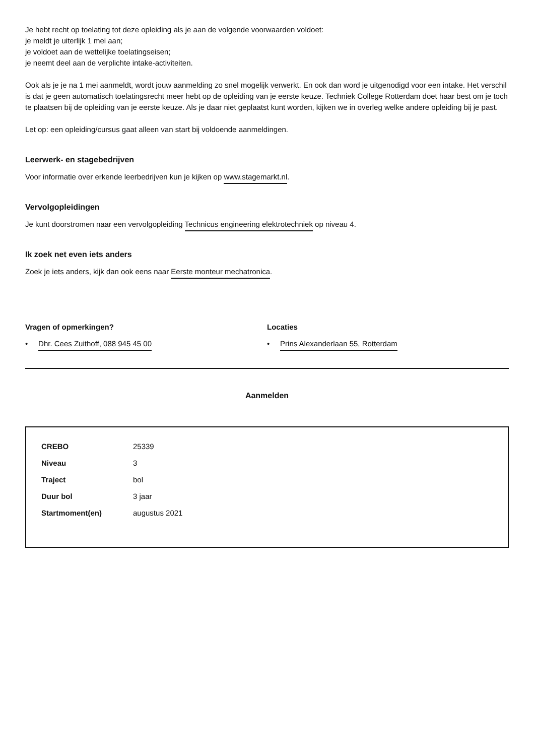Je hebt recht op toelating tot deze opleiding als je aan de volgende voorwaarden voldoet:
je meldt je uiterlijk 1 mei aan;
je voldoet aan de wettelijke toelatingseisen;
je neemt deel aan de verplichte intake-activiteiten.
Ook als je je na 1 mei aanmeldt, wordt jouw aanmelding zo snel mogelijk verwerkt. En ook dan word je uitgenodigd voor een intake. Het verschil is dat je geen automatisch toelatingsrecht meer hebt op de opleiding van je eerste keuze. Techniek College Rotterdam doet haar best om je toch te plaatsen bij de opleiding van je eerste keuze. Als je daar niet geplaatst kunt worden, kijken we in overleg welke andere opleiding bij je past.
Let op: een opleiding/cursus gaat alleen van start bij voldoende aanmeldingen.
Leerwerk- en stagebedrijven
Voor informatie over erkende leerbedrijven kun je kijken op www.stagemarkt.nl.
Vervolgopleidingen
Je kunt doorstromen naar een vervolgopleiding Technicus engineering elektrotechniek op niveau 4.
Ik zoek net even iets anders
Zoek je iets anders, kijk dan ook eens naar Eerste monteur mechatronica.
Vragen of opmerkingen?
• Dhr. Cees Zuithoff, 088 945 45 00
Locaties
• Prins Alexanderlaan 55, Rotterdam
Aanmelden
| CREBO | 25339 |
| Niveau | 3 |
| Traject | bol |
| Duur bol | 3 jaar |
| Startmoment(en) | augustus 2021 |